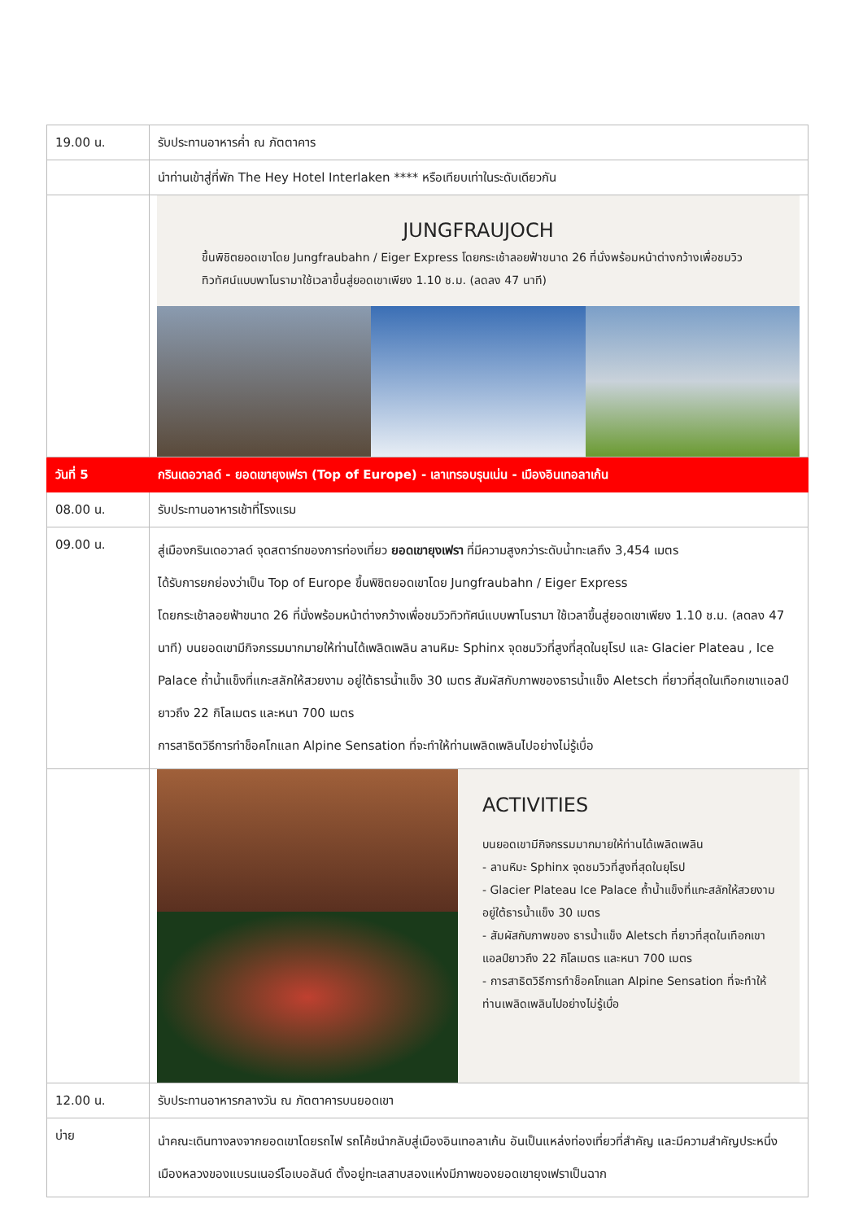| 19.00 น. | รับประทานอาหารค่ำ ณ ภัตตาคาร |
| | นำท่านเข้าสู่ที่พัก The Hey Hotel Interlaken **** หรือเทียบเท่าในระดับเดียวกัน |
| | JUNGFRAUJOCH ขึ้นพิชิตยอดเขาโดย Jungfraubahn / Eiger Express โดยกระเช้าลอยฟ้าขนาด 26 ที่นั่งพร้อมหน้าต่างกว้างเพื่อชมวิวทิวทัศน์แบบพาโนรามาใช้เวลาขึ้นสู่ยอดเขาเพียง 1.10 ช.ม. (ลดลง 47 นาที) |
| วันที่ 5 | กรินเดอวาลด์ - ยอดเขายุงเฟรา (Top of Europe) - เลาเทรอบรุนเน่น - เมืองอินเทอลาเก้น |
| 08.00 น. | รับประทานอาหารเช้าที่โรงแรม |
| 09.00 น. | สู่เมืองกรินเดอวาลด์ จุดสตาร์ทของการท่องเที่ยว ยอดเขายุงเฟรา ที่มีความสูงกว่าระดับน้ำทะเลถึง 3,454 เมตร ได้รับการยกย่องว่าเป็น Top of Europe ขึ้นพิชิตยอดเขาโดย Jungfraubahn / Eiger Express โดยกระเช้าลอยฟ้าขนาด 26 ที่นั่งพร้อมหน้าต่างกว้างเพื่อชมวิวทิวทัศน์แบบพาโนรามา ใช้เวลาขึ้นสู่ยอดเขาเพียง 1.10 ช.ม. (ลดลง 47 นาที) บนยอดเขามีกิจกรรมมากมายให้ท่านได้เพลิดเพลิน ลานหิมะ Sphinx จุดชมวิวที่สูงที่สุดในยุโรป และ Glacier Plateau , Ice Palace ถ้ำน้ำแข็งที่แกะสลักให้สวยงาม อยู่ใต้ธารน้ำแข็ง 30 เมตร สัมผัสกับภาพของธารน้ำแข็ง Aletsch ที่ยาวที่สุดในเทือกเขาแอลป์ ยาวถึง 22 กิโลเมตร และหนา 700 เมตร การสาธิตวิธีการทำช็อคโกแลท Alpine Sensation ที่จะทำให้ท่านเพลิดเพลินไปอย่างไม่รู้เบื่อ |
| | ACTIVITIES บนยอดเขามีกิจกรรมมากมายให้ท่านได้เพลิดเพลิน - ลานหิมะ Sphinx จุดชมวิวที่สูงที่สุดในยุโรป - Glacier Plateau Ice Palace ถ้ำน้ำแข็งที่แกะสลักให้สวยงาม อยู่ใต้ธารน้ำแข็ง 30 เมตร - สัมผัสกับภาพของ ธารน้ำแข็ง Aletsch ที่ยาวที่สุดในเทือกเขาแอลป์ยาวถึง 22 กิโลเมตร และหนา 700 เมตร - การสาธิตวิธีการทำช็อคโกแลท Alpine Sensation ที่จะทำให้ท่านเพลิดเพลินไปอย่างไม่รู้เบื่อ |
| 12.00 น. | รับประทานอาหารกลางวัน ณ ภัตตาคารบนยอดเขา |
| บ่าย | นำคณะเดินทางลงจากยอดเขาโดยรถไฟ รถโค้ชนำกลับสู่เมืองอินเทอลาเก้น อันเป็นแหล่งท่องเที่ยวที่สำคัญ และมีความสำคัญประหนึ่งเมืองหลวงของแบรนเนอร์โอเบอลันด์ ตั้งอยู่ทะเลสาบสองแห่งมีภาพของยอดเขายุงเฟราเป็นฉาก |